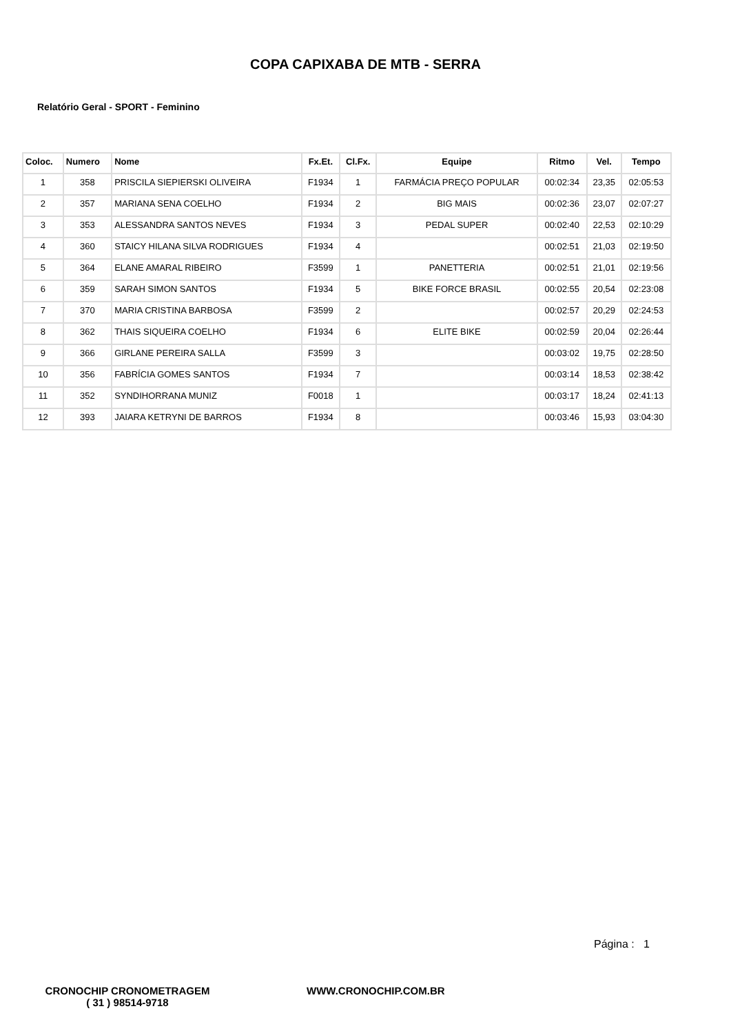COPA CAPIXABA DE MTB - SERRA
Relatório Geral - SPORT - Feminino
| Coloc. | Numero | Nome | Fx.Et. | Cl.Fx. | Equipe | Ritmo | Vel. | Tempo |
| --- | --- | --- | --- | --- | --- | --- | --- | --- |
| 1 | 358 | PRISCILA SIEPIERSKI OLIVEIRA | F1934 | 1 | FARMÁCIA PREÇO POPULAR | 00:02:34 | 23,35 | 02:05:53 |
| 2 | 357 | MARIANA SENA COELHO | F1934 | 2 | BIG MAIS | 00:02:36 | 23,07 | 02:07:27 |
| 3 | 353 | ALESSANDRA SANTOS NEVES | F1934 | 3 | PEDAL SUPER | 00:02:40 | 22,53 | 02:10:29 |
| 4 | 360 | STAICY HILANA SILVA RODRIGUES | F1934 | 4 | | 00:02:51 | 21,03 | 02:19:50 |
| 5 | 364 | ELANE AMARAL RIBEIRO | F3599 | 1 | PANETTERIA | 00:02:51 | 21,01 | 02:19:56 |
| 6 | 359 | SARAH SIMON SANTOS | F1934 | 5 | BIKE FORCE BRASIL | 00:02:55 | 20,54 | 02:23:08 |
| 7 | 370 | MARIA CRISTINA BARBOSA | F3599 | 2 | | 00:02:57 | 20,29 | 02:24:53 |
| 8 | 362 | THAIS SIQUEIRA COELHO | F1934 | 6 | ELITE BIKE | 00:02:59 | 20,04 | 02:26:44 |
| 9 | 366 | GIRLANE PEREIRA SALLA | F3599 | 3 | | 00:03:02 | 19,75 | 02:28:50 |
| 10 | 356 | FABRÍCIA GOMES SANTOS | F1934 | 7 | | 00:03:14 | 18,53 | 02:38:42 |
| 11 | 352 | SYNDIHORRANA MUNIZ | F0018 | 1 | | 00:03:17 | 18,24 | 02:41:13 |
| 12 | 393 | JAIARA KETRYNI DE BARROS | F1934 | 8 | | 00:03:46 | 15,93 | 03:04:30 |
Página : 1
CRONOCHIP CRONOMETRAGEM
( 31 ) 98514-9718
WWW.CRONOCHIP.COM.BR